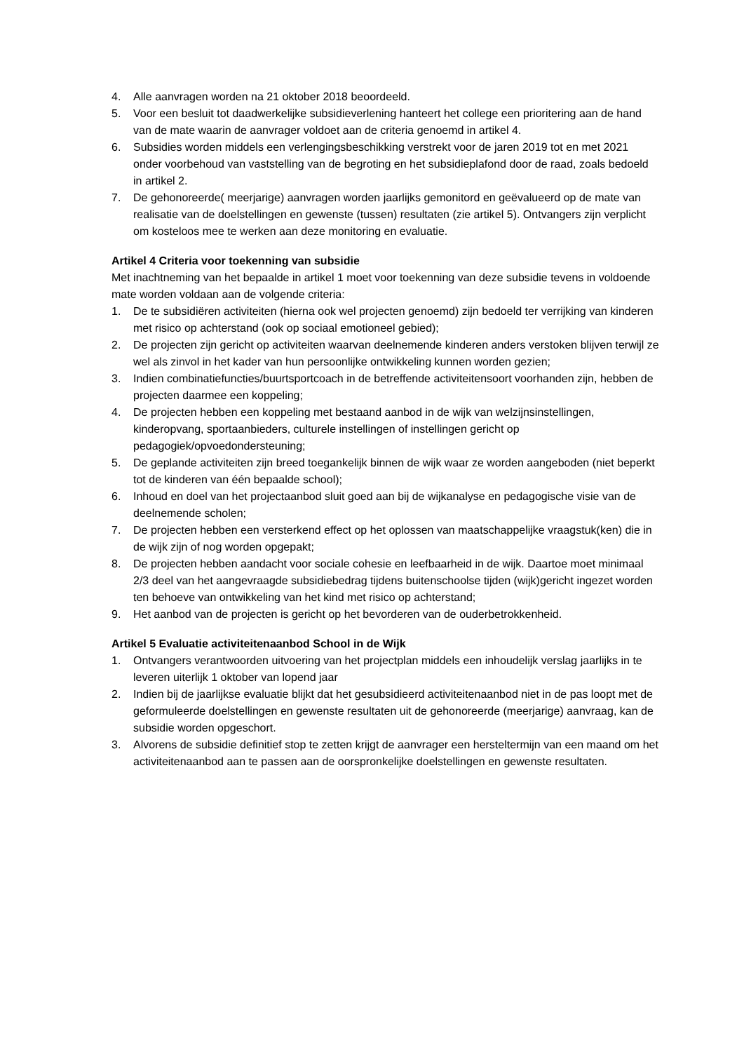4. Alle aanvragen worden na 21 oktober 2018 beoordeeld.
5. Voor een besluit tot daadwerkelijke subsidieverlening hanteert het college een prioritering aan de hand van de mate waarin de aanvrager voldoet aan de criteria genoemd in artikel 4.
6. Subsidies worden middels een verlengingsbeschikking verstrekt voor de jaren 2019 tot en met 2021 onder voorbehoud van vaststelling van de begroting en het subsidieplafond door de raad, zoals bedoeld in artikel 2.
7. De gehonoreerde( meerjarige) aanvragen worden jaarlijks gemonitord en geëvalueerd op de mate van realisatie van de doelstellingen en gewenste (tussen) resultaten (zie artikel 5). Ontvangers zijn verplicht om kosteloos mee te werken aan deze monitoring en evaluatie.
Artikel 4 Criteria voor toekenning van subsidie
Met inachtneming van het bepaalde in artikel 1 moet voor toekenning van deze subsidie tevens in voldoende mate worden voldaan aan de volgende criteria:
1. De te subsidiëren activiteiten (hierna ook wel projecten genoemd) zijn bedoeld ter verrijking van kinderen met risico op achterstand (ook op sociaal emotioneel gebied);
2. De projecten zijn gericht op activiteiten waarvan deelnemende kinderen anders verstoken blijven terwijl ze wel als zinvol in het kader van hun persoonlijke ontwikkeling kunnen worden gezien;
3. Indien combinatiefuncties/buurtsportcoach in de betreffende activiteitensoort voorhanden zijn, hebben de projecten daarmee een koppeling;
4. De projecten hebben een koppeling met bestaand aanbod in de wijk van welzijnsinstellingen, kinderopvang, sportaanbieders, culturele instellingen of instellingen gericht op pedagogiek/opvoedondersteuning;
5. De geplande activiteiten zijn breed toegankelijk binnen de wijk waar ze worden aangeboden (niet beperkt tot de kinderen van één bepaalde school);
6. Inhoud en doel van het projectaanbod sluit goed aan bij de wijkanalyse en pedagogische visie van de deelnemende scholen;
7. De projecten hebben een versterkend effect op het oplossen van maatschappelijke vraagstuk(ken) die in de wijk zijn of nog worden opgepakt;
8. De projecten hebben aandacht voor sociale cohesie en leefbaarheid in de wijk. Daartoe moet minimaal 2/3 deel van het aangevraagde subsidiebedrag tijdens buitenschoolse tijden (wijk)gericht ingezet worden ten behoeve van ontwikkeling van het kind met risico op achterstand;
9. Het aanbod van de projecten is gericht op het bevorderen van de ouderbetrokkenheid.
Artikel 5 Evaluatie activiteitenaanbod School in de Wijk
1. Ontvangers verantwoorden uitvoering van het projectplan middels een inhoudelijk verslag jaarlijks in te leveren uiterlijk 1 oktober van lopend jaar
2. Indien bij de jaarlijkse evaluatie blijkt dat het gesubsidieerd activiteitenaanbod niet in de pas loopt met de geformuleerde doelstellingen en gewenste resultaten uit de gehonoreerde (meerjarige) aanvraag, kan de subsidie worden opgeschort.
3. Alvorens de subsidie definitief stop te zetten krijgt de aanvrager een hersteltermijn van een maand om het activiteitenaanbod aan te passen aan de oorspronkelijke doelstellingen en gewenste resultaten.